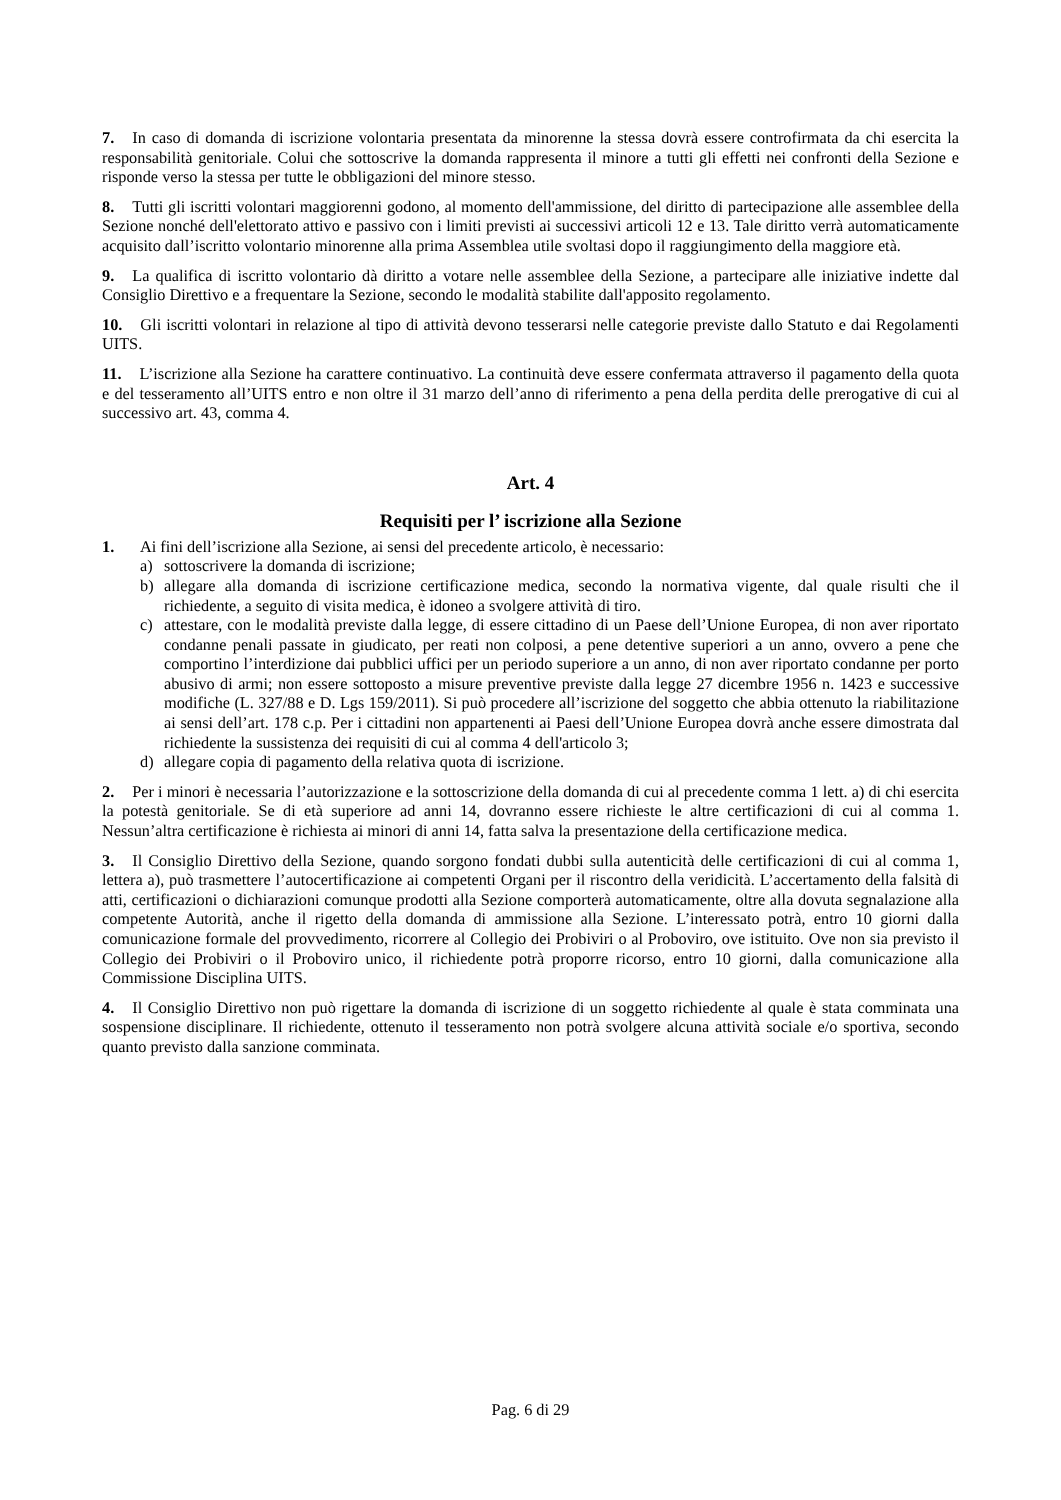7. In caso di domanda di iscrizione volontaria presentata da minorenne la stessa dovrà essere controfirmata da chi esercita la responsabilità genitoriale. Colui che sottoscrive la domanda rappresenta il minore a tutti gli effetti nei confronti della Sezione e risponde verso la stessa per tutte le obbligazioni del minore stesso.
8. Tutti gli iscritti volontari maggiorenni godono, al momento dell'ammissione, del diritto di partecipazione alle assemblee della Sezione nonché dell'elettorato attivo e passivo con i limiti previsti ai successivi articoli 12 e 13. Tale diritto verrà automaticamente acquisito dall’iscritto volontario minorenne alla prima Assemblea utile svoltasi dopo il raggiungimento della maggiore età.
9. La qualifica di iscritto volontario dà diritto a votare nelle assemblee della Sezione, a partecipare alle iniziative indette dal Consiglio Direttivo e a frequentare la Sezione, secondo le modalità stabilite dall'apposito regolamento.
10. Gli iscritti volontari in relazione al tipo di attività devono tesserarsi nelle categorie previste dallo Statuto e dai Regolamenti UITS.
11. L’iscrizione alla Sezione ha carattere continuativo. La continuità deve essere confermata attraverso il pagamento della quota e del tesseramento all’UITS entro e non oltre il 31 marzo dell’anno di riferimento a pena della perdita delle prerogative di cui al successivo art. 43, comma 4.
Art. 4
Requisiti per l’ iscrizione alla Sezione
1. Ai fini dell’iscrizione alla Sezione, ai sensi del precedente articolo, è necessario:
a) sottoscrivere la domanda di iscrizione;
b) allegare alla domanda di iscrizione certificazione medica, secondo la normativa vigente, dal quale risulti che il richiedente, a seguito di visita medica, è idoneo a svolgere attività di tiro.
c) attestare, con le modalità previste dalla legge, di essere cittadino di un Paese dell’Unione Europea, di non aver riportato condanne penali passate in giudicato, per reati non colposi, a pene detentive superiori a un anno, ovvero a pene che comportino l’interdizione dai pubblici uffici per un periodo superiore a un anno, di non aver riportato condanne per porto abusivo di armi; non essere sottoposto a misure preventive previste dalla legge 27 dicembre 1956 n. 1423 e successive modifiche (L. 327/88 e D. Lgs 159/2011). Si può procedere all’iscrizione del soggetto che abbia ottenuto la riabilitazione ai sensi dell’art. 178 c.p. Per i cittadini non appartenenti ai Paesi dell’Unione Europea dovrà anche essere dimostrata dal richiedente la sussistenza dei requisiti di cui al comma 4 dell'articolo 3;
d) allegare copia di pagamento della relativa quota di iscrizione.
2. Per i minori è necessaria l’autorizzazione e la sottoscrizione della domanda di cui al precedente comma 1 lett. a) di chi esercita la potestà genitoriale. Se di età superiore ad anni 14, dovranno essere richieste le altre certificazioni di cui al comma 1. Nessun’altra certificazione è richiesta ai minori di anni 14, fatta salva la presentazione della certificazione medica.
3. Il Consiglio Direttivo della Sezione, quando sorgono fondati dubbi sulla autenticità delle certificazioni di cui al comma 1, lettera a), può trasmettere l’autocertificazione ai competenti Organi per il riscontro della veridicità. L’accertamento della falsità di atti, certificazioni o dichiarazioni comunque prodotti alla Sezione comporterà automaticamente, oltre alla dovuta segnalazione alla competente Autorità, anche il rigetto della domanda di ammissione alla Sezione. L’interessato potrà, entro 10 giorni dalla comunicazione formale del provvedimento, ricorrere al Collegio dei Probiviri o al Proboviro, ove istituito. Ove non sia previsto il Collegio dei Probiviri o il Proboviro unico, il richiedente potrà proporre ricorso, entro 10 giorni, dalla comunicazione alla Commissione Disciplina UITS.
4. Il Consiglio Direttivo non può rigettare la domanda di iscrizione di un soggetto richiedente al quale è stata comminata una sospensione disciplinare. Il richiedente, ottenuto il tesseramento non potrà svolgere alcuna attività sociale e/o sportiva, secondo quanto previsto dalla sanzione comminata.
Pag. 6 di 29